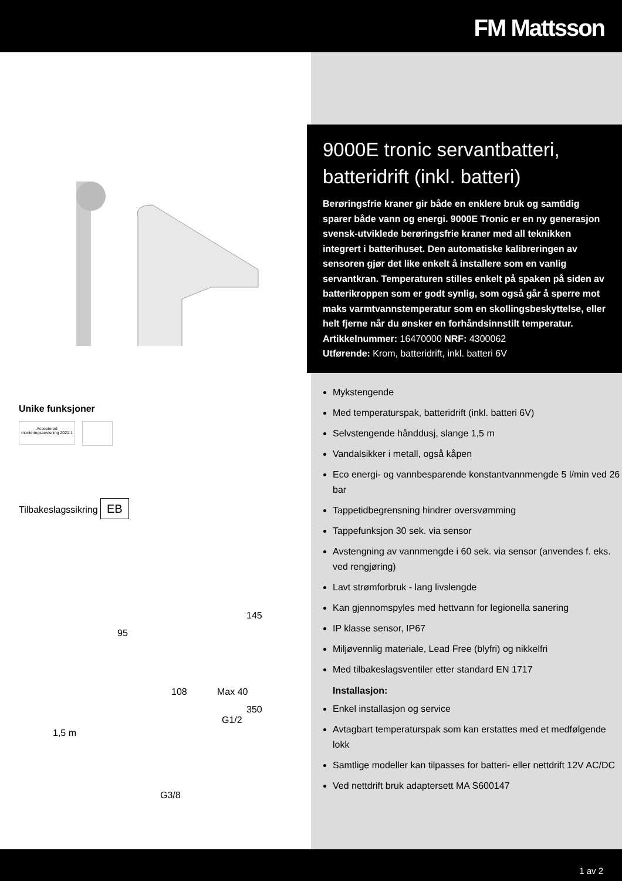FM Mattsson
Unike funksjoner
Accepterad monteringsanvisning 2021:1
Tilbakeslagssikring EB
1,5 m
95
108 Max 40
145
350
G1/2
G3/8
9000E tronic servantbatteri, batteridrift (inkl. batteri)
Berøringsfrie kraner gir både en enklere bruk og samtidig sparer både vann og energi. 9000E Tronic er en ny generasjon svensk-utviklede berøringsfrie kraner med all teknikken integrert i batterihuset. Den automatiske kalibreringen av sensoren gjør det like enkelt å installere som en vanlig servantkran. Temperaturen stilles enkelt på spaken på siden av batterikroppen som er godt synlig, som også går å sperre mot maks varmtvannstemperatur som en skollingsbeskyttelse, eller helt fjerne når du ønsker en forhåndsinnstilt temperatur.
Artikkelnummer: 16470000 NRF: 4300062
Utførende: Krom, batteridrift, inkl. batteri 6V
Mykstengende
Med temperaturspak, batteridrift (inkl. batteri 6V)
Selvstengende hånddusj, slange 1,5 m
Vandalsikker i metall, også kåpen
Eco energi- og vannbesparende konstantvannmengde 5 l/min ved 26 bar
Tappetidbegrensning hindrer oversvømming
Tappefunksjon 30 sek. via sensor
Avstengning av vannmengde i 60 sek. via sensor (anvendes f. eks. ved rengjøring)
Lavt strømforbruk - lang livslengde
Kan gjennomspyles med hettvann for legionella sanering
IP klasse sensor, IP67
Miljøvennlig materiale, Lead Free (blyfri) og nikkelfri
Med tilbakeslagsventiler etter standard EN 1717
Installasjon:
Enkel installasjon og service
Avtagbart temperaturspak som kan erstattes med et medfølgende lokk
Samtlige modeller kan tilpasses for batteri- eller nettdrift 12V AC/DC
Ved nettdrift bruk adaptersett MA S600147
1 av 2